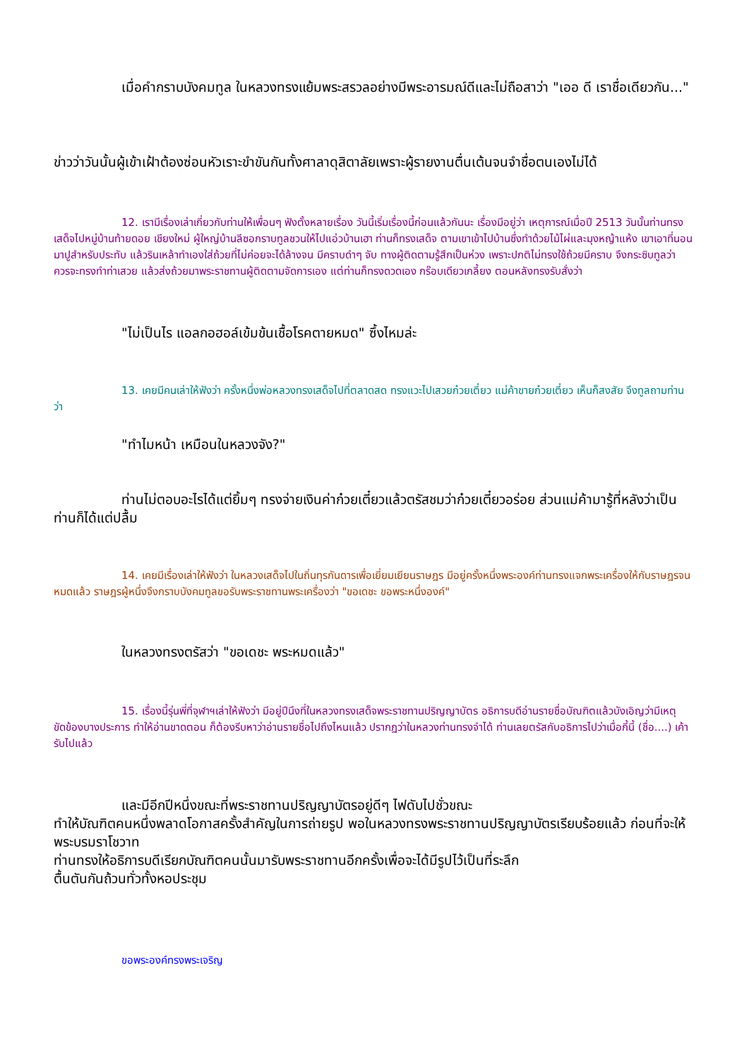เมื่อคำกราบบังคมทูล ในหลวงทรงแย้มพระสรวลอย่างมีพระอารมณ์ดีและไม่ถือสาว่า "เออ ดี เราชื่อเดียวกัน..."
ข่าวว่าวันนั้นผู้เข้าเฝ้าต้องซ่อนหัวเราะขำขันกันทั้งศาลาดุสิตาลัยเพราะผู้รายงานตื่นเต้นจนจำชื่อตนเองไม่ได้
12. เรามีเรื่องเล่าเกี่ยวกับท่านให้เพื่อนๆ ฟังตั้งหลายเรื่อง วันนี้เริ่มเรื่องนี้ก่อนแล้วกันนะ เรื่องมีอยู่ว่า เหตุการณ์เมื่อปี 2513 วันนั้นท่านทรงเสด็จไปหมู่บ้านท้ายดอย เชียงใหม่ ผู้ใหญ่บ้านลีซอกราบทูลชวนให้ไปแอ่วบ้านเฮา ท่านก็ทรงเสด็จ ตามเขาเข้าไปบ้านซึ่งทำด้วยไม้ไผ่และมุงหญ้าแห้ง เขาเอาที่นอนมาปูสำหรับประทับ แล้วรินเหล้าทำเองใส่ถ้วยที่ไม่ค่อยจะได้ล้างจน มีคราบดำๆ จับ ทางผู้ติดตามรู้สึกเป็นห่วง เพราะปกติไม่ทรงใช้ถ้วยมีคราบ จึงกระซิบทูลว่า ควรจะทรงทำท่าเสวย แล้วส่งถ้วยมาพระราชทานผู้ติดตามจัดการเอง แต่ท่านก็ทรงดวดเอง กร๊อบเดียวเกลี้ยง ตอนหลังทรงรับสั่งว่า
"ไม่เป็นไร แอลกอฮอล์เข้มข้นเชื้อโรคตายหมด" ซึ้งไหมล่ะ
13. เคยมีคนเล่าให้ฟังว่า ครั้งหนึ่งพ่อหลวงทรงเสด็จไปที่ตลาดสด ทรงแวะไปเสวยก๋วยเตี๋ยว แม่ค้าขายก๋วยเตี๋ยว เห็นก็สงสัย จึงทูลถามท่านว่า
"ทำไมหน้า เหมือนในหลวงจัง?"
ท่านไม่ตอบอะไรได้แต่ยิ้มๆ ทรงจ่ายเงินค่าก๋วยเตี๋ยวแล้วตรัสชมว่าก๋วยเตี๋ยวอร่อย ส่วนแม่ค้ามารู้ที่หลังว่าเป็นท่านก็ได้แต่ปลื้ม
14. เคยมีเรื่องเล่าให้ฟังว่า ในหลวงเสด็จไปในถิ่นทุรกันดารเพื่อเยี่ยมเยียนราษฎร มีอยู่ครั้งหนึ่งพระองค์ท่านทรงแจกพระเครื่องให้กับราษฎรจนหมดแล้ว ราษฎรผู้หนึ่งจึงกราบบังคมทูลขอรับพระราชทานพระเครื่องว่า "ขอเดชะ ขอพระหนึ่งองค์"
ในหลวงทรงตรัสว่า "ขอเดชะ พระหมดแล้ว"
15. เรื่องนี้รุ่นพี่ที่จุฬาฯเล่าให้ฟังว่า มีอยู่ปีนึงที่ในหลวงทรงเสด็จพระราชทานปริญญาบัตร อธิการบดีอ่านรายชื่อบัณฑิตแล้วบังเอิญว่ามีเหตุขัดข้องบางประการ ทำให้อ่านขาดตอน ก็ต้องรีบหาว่าอ่านรายชื่อไปถึงไหนแล้ว ปรากฏว่าในหลวงท่านทรงจำได้ ท่านเลยตรัสกับอธิการไปว่าเมื่อกี้นี้ (ชื่อ....) เค้ารับไปแล้ว
และมีอีกปีหนึ่งขณะที่พระราชทานปริญญาบัตรอยู่ดีๆ ไฟดับไปชั่วขณะ
ทำให้บัณฑิตคนหนึ่งพลาดโอกาสครั้งสำคัญในการถ่ายรูป พอในหลวงทรงพระราชทานปริญญาบัตรเรียบร้อยแล้ว ก่อนที่จะให้พระบรมราโชวาท
ท่านทรงให้อธิการบดีเรียกบัณฑิตคนนั้นมารับพระราชทานอีกครั้งเพื่อจะได้มีรูปไว้เป็นที่ระลึก
ตื้นตันกันถ้วนทั่วทั้งหอประชุม
ขอพระองค์ทรงพระเจริญ